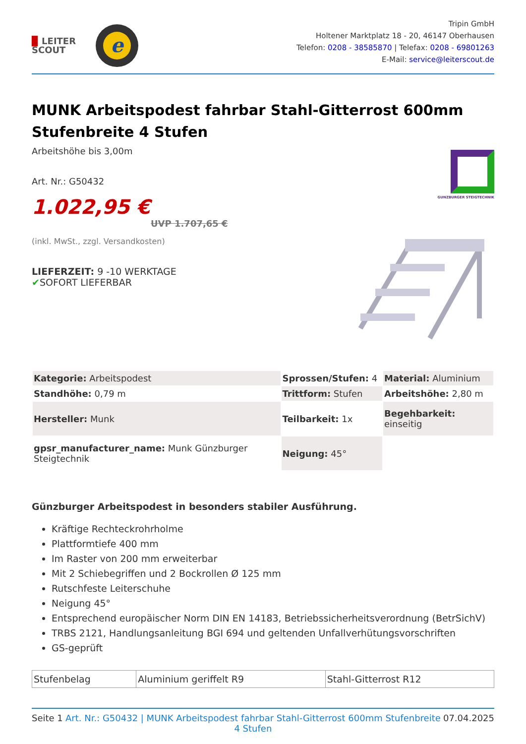▉ LEITER
SCOUT
e
Tripin GmbH
Holtener Marktplatz 18 - 20, 46147 Oberhausen
Telefon: 0208 - 38585870 | Telefax: 0208 - 69801263
E-Mail: service@leiterscout.de
MUNK Arbeitspodest fahrbar Stahl-Gitterrost 600mm Stufenbreite 4 Stufen
Arbeitshöhe bis 3,00m
Art. Nr.: G50432
1.022,95 €
UVP 1.707,65 €
(inkl. MwSt., zzgl. Versandkosten)
LIEFERZEIT: 9 -10 WERKTAGE
✔SOFORT LIEFERBAR
GUNZBURGER STEIGTECHNIK
| Kategorie: Arbeitspodest | Sprossen/Stufen: 4 | Material: Aluminium |
| Standhöhe: 0,79 m | Trittform: Stufen | Arbeitshöhe: 2,80 m |
| Hersteller: Munk | Teilbarkeit: 1x | Begehbarkeit: einseitig |
| gpsr_manufacturer_name: Munk Günzburger Steigtechnik | Neigung: 45° | |
Günzburger Arbeitspodest in besonders stabiler Ausführung.
Kräftige Rechteckrohrholme
Plattformtiefe 400 mm
Im Raster von 200 mm erweiterbar
Mit 2 Schiebegriffen und 2 Bockrollen Ø 125 mm
Rutschfeste Leiterschuhe
Neigung 45°
Entsprechend europäischer Norm DIN EN 14183, Betriebssicherheitsverordnung (BetrSichV)
TRBS 2121, Handlungsanleitung BGI 694 und geltenden Unfallverhütungsvorschriften
GS-geprüft
| Stufenbelag | Aluminium geriffelt R9 | Stahl-Gitterrost R12 |
Seite 1 Art. Nr.: G50432 | MUNK Arbeitspodest fahrbar Stahl-Gitterrost 600mm Stufenbreite 4 Stufen 07.04.2025